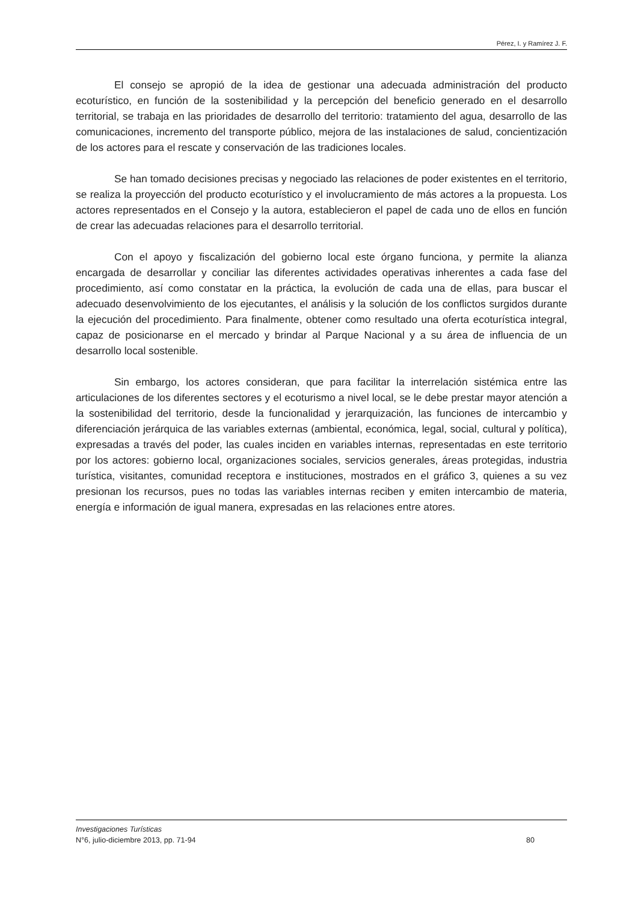Pérez, I. y Ramírez J. F.
El consejo se apropió de la idea de gestionar una adecuada administración del producto ecoturístico, en función de la sostenibilidad y la percepción del beneficio generado en el desarrollo territorial, se trabaja en las prioridades de desarrollo del territorio: tratamiento del agua, desarrollo de las comunicaciones, incremento del transporte público, mejora de las instalaciones de salud, concientización de los actores para el rescate y conservación de las tradiciones locales.
Se han tomado decisiones precisas y negociado las relaciones de poder existentes en el territorio, se realiza la proyección del producto ecoturístico y el involucramiento de más actores a la propuesta. Los actores representados en el Consejo y la autora, establecieron el papel de cada uno de ellos en función de crear las adecuadas relaciones para el desarrollo territorial.
Con el apoyo y fiscalización del gobierno local este órgano funciona, y permite la alianza encargada de desarrollar y conciliar las diferentes actividades operativas inherentes a cada fase del procedimiento, así como constatar en la práctica, la evolución de cada una de ellas, para buscar el adecuado desenvolvimiento de los ejecutantes, el análisis y la solución de los conflictos surgidos durante la ejecución del procedimiento. Para finalmente, obtener como resultado una oferta ecoturística integral, capaz de posicionarse en el mercado y brindar al Parque Nacional y a su área de influencia de un desarrollo local sostenible.
Sin embargo, los actores consideran, que para facilitar la interrelación sistémica entre las articulaciones de los diferentes sectores y el ecoturismo a nivel local, se le debe prestar mayor atención a la sostenibilidad del territorio, desde la funcionalidad y jerarquización, las funciones de intercambio y diferenciación jerárquica de las variables externas (ambiental, económica, legal, social, cultural y política), expresadas a través del poder, las cuales inciden en variables internas, representadas en este territorio por los actores: gobierno local, organizaciones sociales, servicios generales, áreas protegidas, industria turística, visitantes, comunidad receptora e instituciones, mostrados en el gráfico 3, quienes a su vez presionan los recursos, pues no todas las variables internas reciben y emiten intercambio de materia, energía e información de igual manera, expresadas en las relaciones entre atores.
Investigaciones Turísticas
N°6, julio-diciembre 2013, pp. 71-94 80